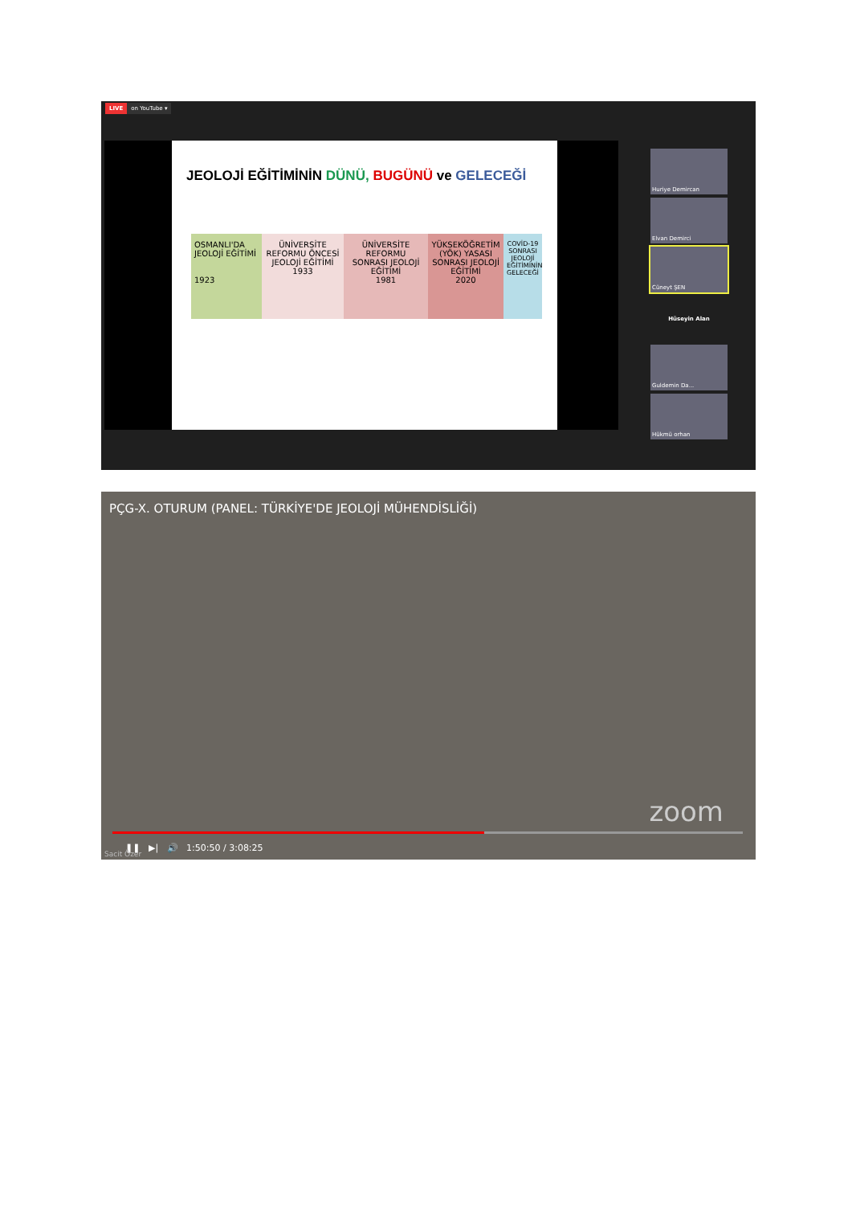LIVE on YouTube ▾
JEOLOJİ EĞİTİMİNİN DÜNÜ, BUGÜNÜ ve GELECEĞİ
OSMANLI'DA JEOLOJİ EĞİTİMİ
1923
ÜNİVERSİTE REFORMU ÖNCESİ JEOLOJİ EĞİTİMİ
1933
ÜNİVERSİTE REFORMU SONRASI JEOLOJİ EĞİTİMİ
1981
YÜKSEKÖĞRETİM (YÖK) YASASI SONRASI JEOLOJİ EĞİTİMİ
2020
COVİD-19 SONRASI JEOLOJİ EĞİTİMİNİN GELECEĞİ
Huriye Demircan
Elvan Demirci
Cüneyt ŞEN
Hüseyin Alan
Guldemin Da...
Hükmü orhan
PÇG-X. OTURUM (PANEL: TÜRKİYE'DE JEOLOJİ MÜHENDİSLİĞİ)
❚❚ ▶| 🔊 1:50:50 / 3:08:25
zoom
Sacit Özer